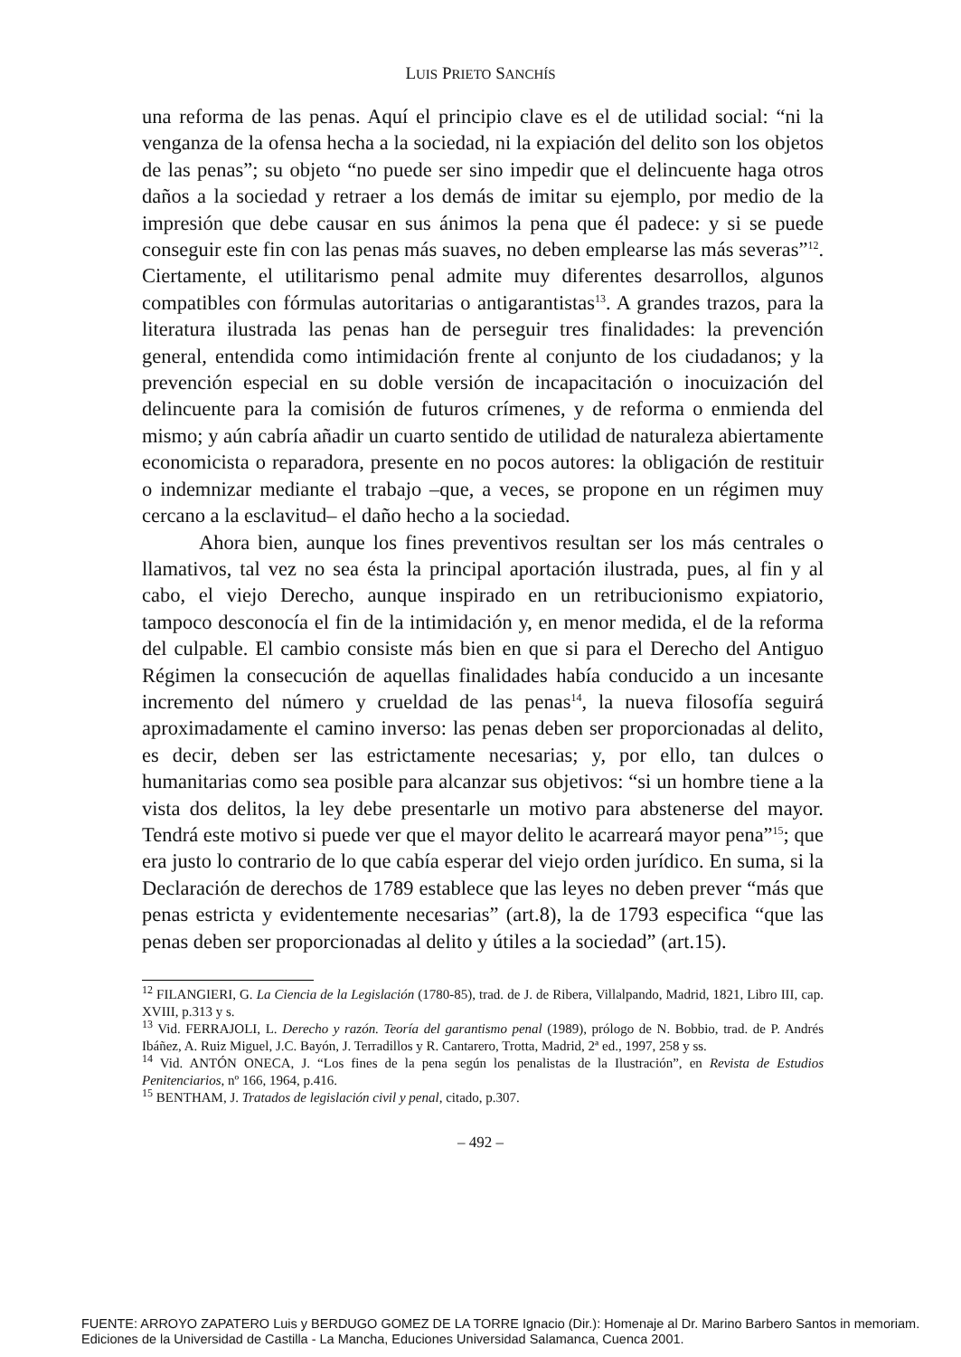LUIS PRIETO SANCHÍS
una reforma de las penas. Aquí el principio clave es el de utilidad social: “ni la venganza de la ofensa hecha a la sociedad, ni la expiación del delito son los objetos de las penas”; su objeto “no puede ser sino impedir que el delincuente haga otros daños a la sociedad y retraer a los demás de imitar su ejemplo, por medio de la impresión que debe causar en sus ánimos la pena que él padece: y si se puede conseguir este fin con las penas más suaves, no deben emplearse las más severas”<sup>12</sup>. Ciertamente, el utilitarismo penal admite muy diferentes desarrollos, algunos compatibles con fórmulas autoritarias o antigarantistas<sup>13</sup>. A grandes trazos, para la literatura ilustrada las penas han de perseguir tres finalidades: la prevención general, entendida como intimidación frente al conjunto de los ciudadanos; y la prevención especial en su doble versión de incapacitación o inocuización del delincuente para la comisión de futuros crímenes, y de reforma o enmienda del mismo; y aún cabría añadir un cuarto sentido de utilidad de naturaleza abiertamente economicista o reparadora, presente en no pocos autores: la obligación de restituir o indemnizar mediante el trabajo –que, a veces, se propone en un régimen muy cercano a la esclavitud– el daño hecho a la sociedad.
Ahora bien, aunque los fines preventivos resultan ser los más centrales o llamativos, tal vez no sea ésta la principal aportación ilustrada, pues, al fin y al cabo, el viejo Derecho, aunque inspirado en un retribucionismo expiatorio, tampoco desconocía el fin de la intimidación y, en menor medida, el de la reforma del culpable. El cambio consiste más bien en que si para el Derecho del Antiguo Régimen la consecución de aquellas finalidades había conducido a un incesante incremento del número y crueldad de las penas<sup>14</sup>, la nueva filosofía seguirá aproximadamente el camino inverso: las penas deben ser proporcionadas al delito, es decir, deben ser las estrictamente necesarias; y, por ello, tan dulces o humanitarias como sea posible para alcanzar sus objetivos: “si un hombre tiene a la vista dos delitos, la ley debe presentarle un motivo para abstenerse del mayor. Tendrá este motivo si puede ver que el mayor delito le acarreará mayor pena”<sup>15</sup>; que era justo lo contrario de lo que cabía esperar del viejo orden jurídico. En suma, si la Declaración de derechos de 1789 establece que las leyes no deben prever “más que penas estricta y evidentemente necesarias” (art.8), la de 1793 especifica “que las penas deben ser proporcionadas al delito y útiles a la sociedad” (art.15).
<sup>12</sup> FILANGIERI, G. La Ciencia de la Legislación (1780-85), trad. de J. de Ribera, Villalpando, Madrid, 1821, Libro III, cap. XVIII, p.313 y s.
<sup>13</sup> Vid. FERRAJOLI, L. Derecho y razón. Teoría del garantismo penal (1989), prólogo de N. Bobbio, trad. de P. Andrés Ibáñez, A. Ruiz Miguel, J.C. Bayón, J. Terradillos y R. Cantarero, Trotta, Madrid, 2ª ed., 1997, 258 y ss.
<sup>14</sup> Vid. ANTÓN ONECA, J. “Los fines de la pena según los penalistas de la Ilustración”, en Revista de Estudios Penitenciarios, nº 166, 1964, p.416.
<sup>15</sup> BENTHAM, J. Tratados de legislación civil y penal, citado, p.307.
– 492 –
FUENTE: ARROYO ZAPATERO Luis y BERDUGO GOMEZ DE LA TORRE Ignacio (Dir.): Homenaje al Dr. Marino Barbero Santos in memoriam.
Ediciones de la Universidad de Castilla - La Mancha, Educiones Universidad Salamanca, Cuenca 2001.